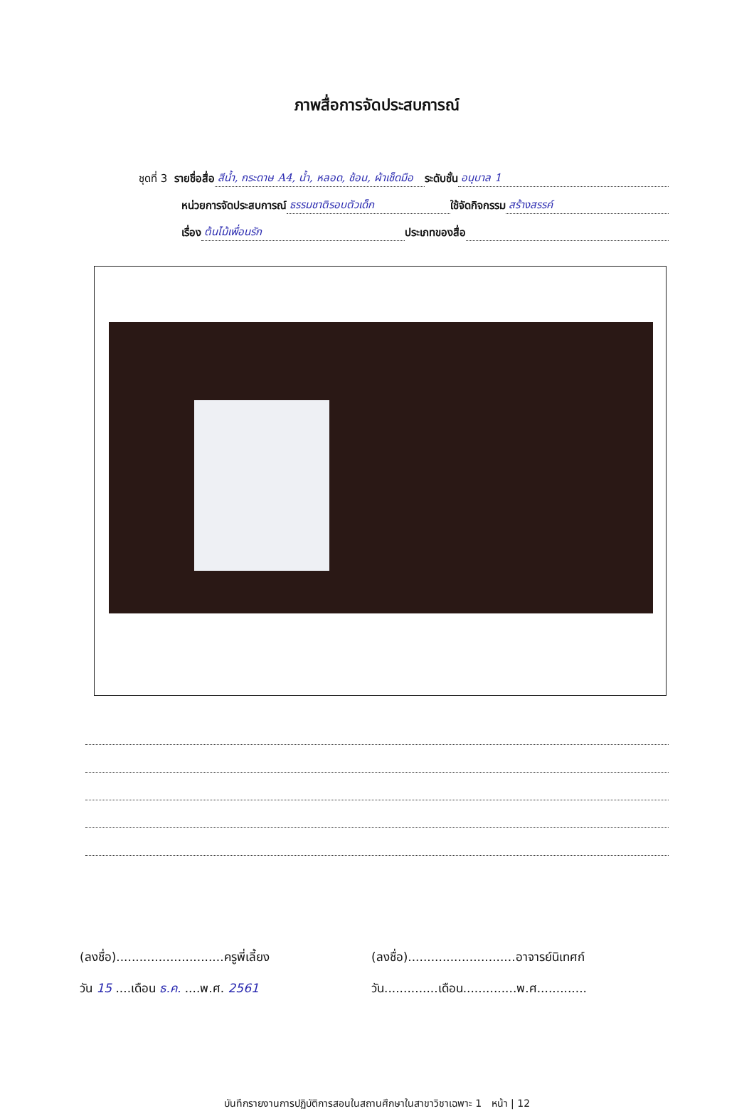ภาพสื่อการจัดประสบการณ์
ชุดที่ 3 รายชื่อสื่อ สีน้ำ, กระดาษ A4, น้ำ, หลอด, ช้อน, ผ้าเช็ดมือ ระดับชั้น อนุบาล 1
หน่วยการจัดประสบการณ์ ธรรมชาติรอบตัวเด็ก ใช้จัดกิจกรรม สร้างสรรค์
เรื่อง ต้นไม้เพื่อนรัก ประเภทของสื่อ
(ลงชื่อ)............................ครูพี่เลี้ยง
วัน 15 ....เดือน ธ.ค. ....พ.ศ. 2561
(ลงชื่อ)............................อาจารย์นิเทศก์
วัน..............เดือน..............พ.ศ.............
บันทึกรายงานการปฏิบัติการสอนในสถานศึกษาในสาขาวิชาเฉพาะ 1 หน้า | 12